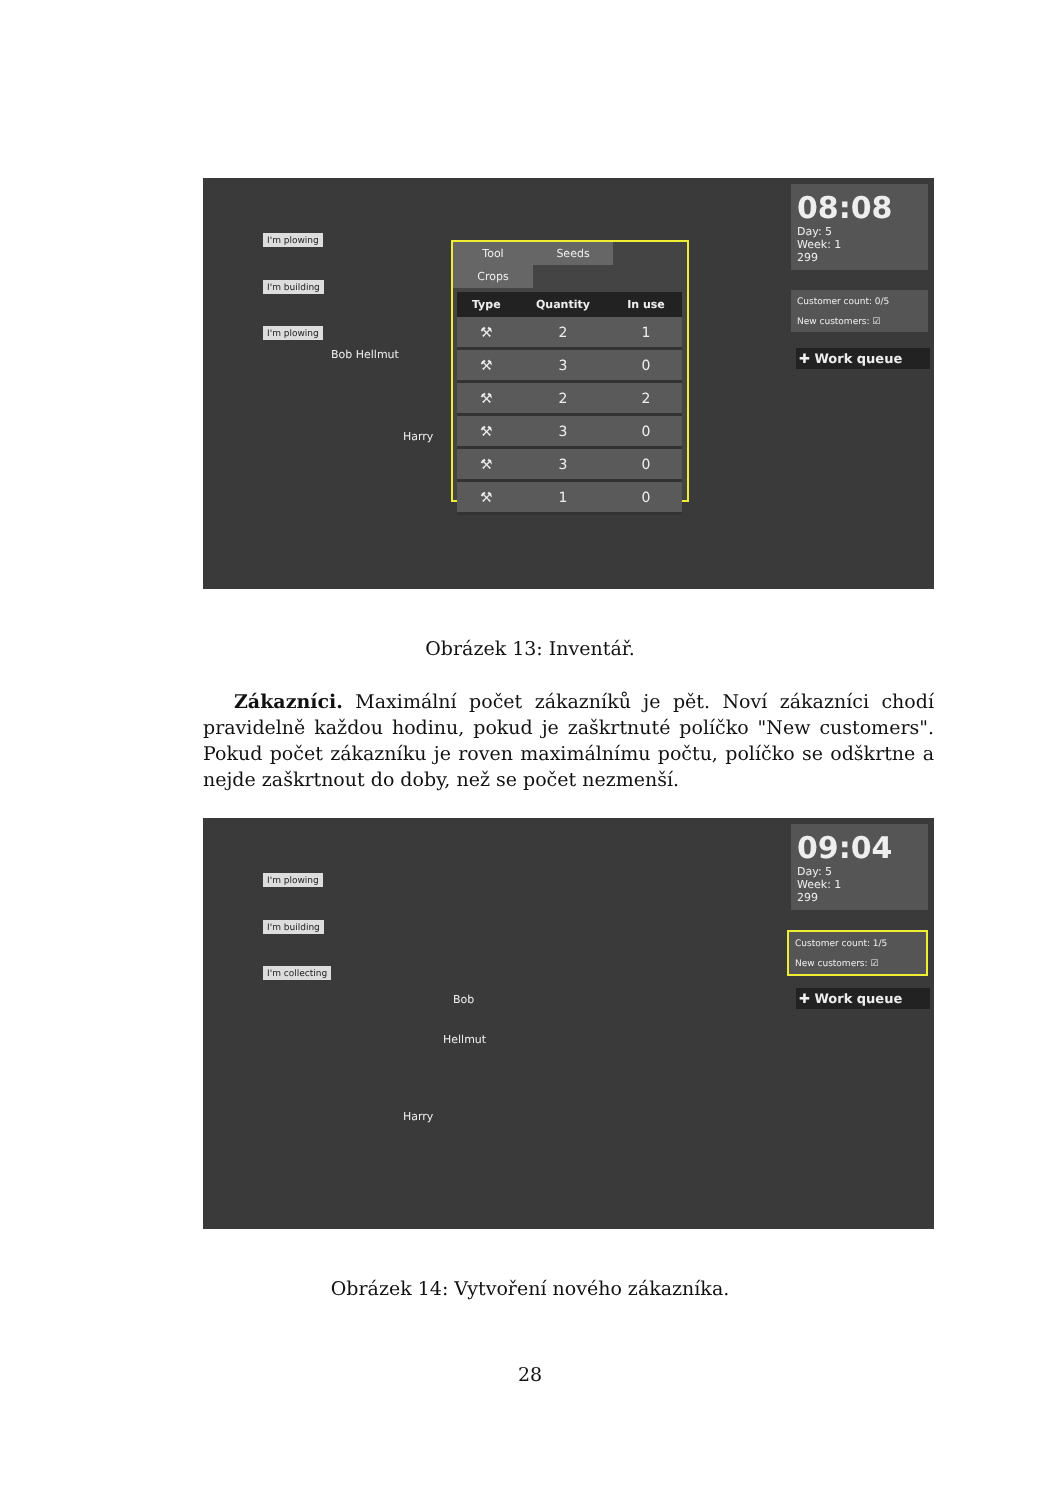I'm plowing
I'm building
I'm plowing
Bob Hellmut
Harry
Tool Seeds Crops
| Type | Quantity | In use |
| --- | --- | --- |
| ⚒ | 2 | 1 |
| ⚒ | 3 | 0 |
| ⚒ | 2 | 2 |
| ⚒ | 3 | 0 |
| ⚒ | 3 | 0 |
| ⚒ | 1 | 0 |
08:08
Day: 5
Week: 1
299
Customer count: 0/5
New customers: ☑
✚ Work queue
Obrázek 13: Inventář.
Zákazníci. Maximální počet zákazníků je pět. Noví zákazníci chodí pravidelně každou hodinu, pokud je zaškrtnuté políčko "New customers". Pokud počet zákazníku je roven maximálnímu počtu, políčko se odškrtne a nejde zaškrtnout do doby, než se počet nezmenší.
I'm plowing
I'm building
I'm collecting
Bob
Hellmut
Harry
09:04
Day: 5
Week: 1
299
Customer count: 1/5
New customers: ☑
✚ Work queue
Obrázek 14: Vytvoření nového zákazníka.
28